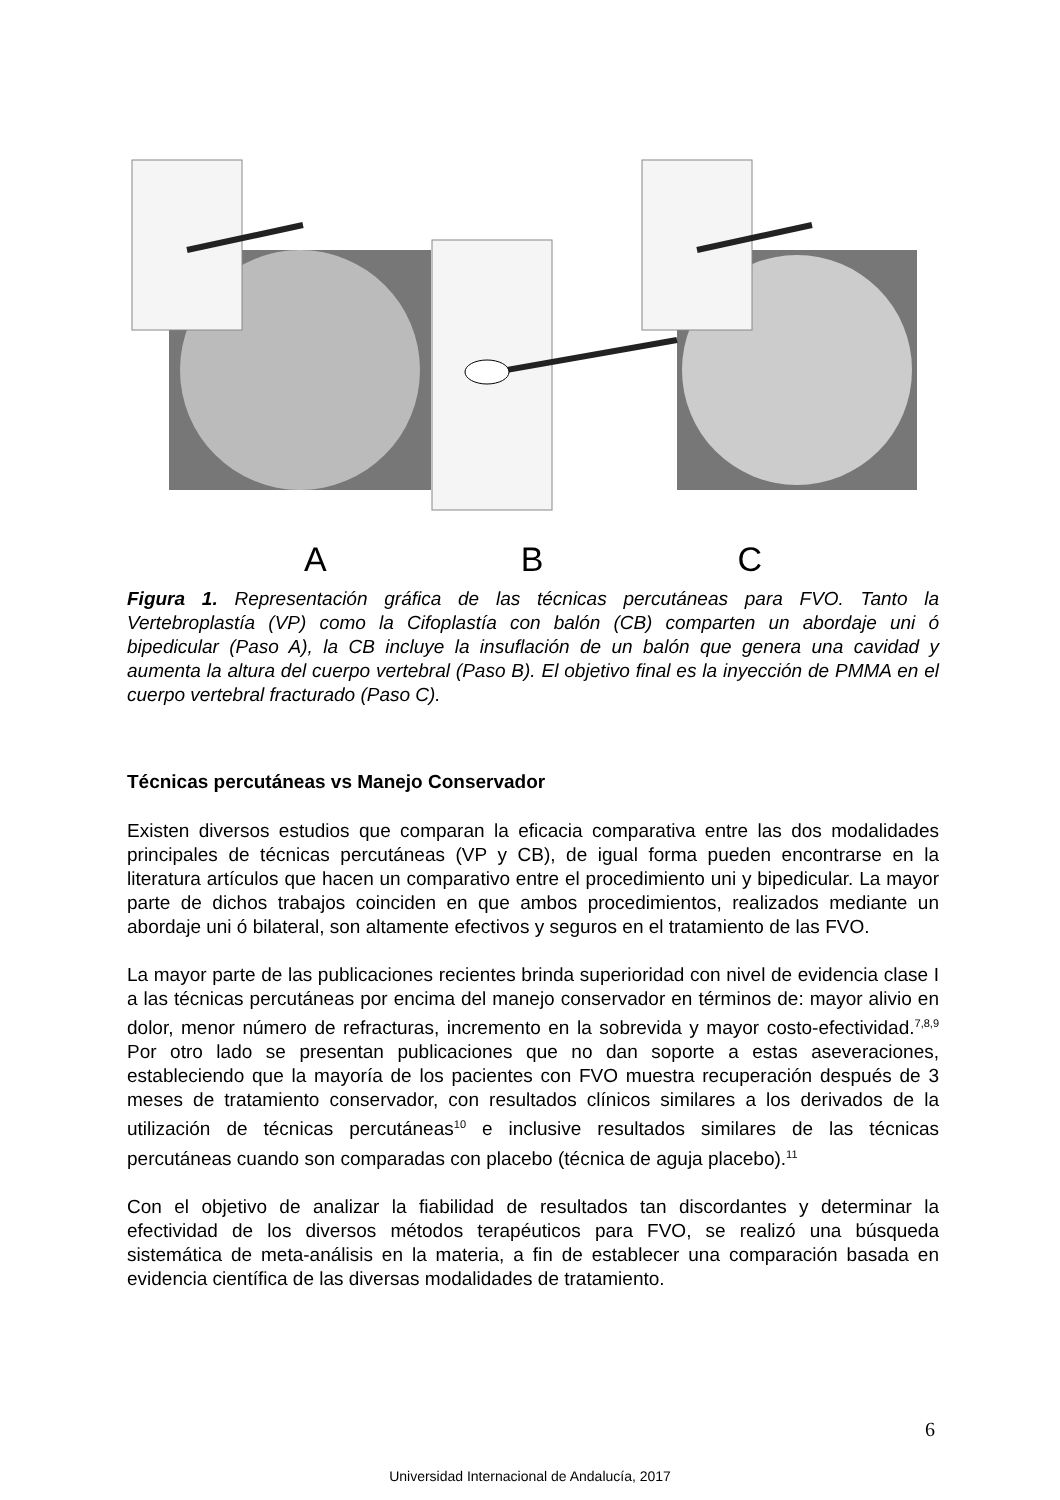A B C
Figura 1. Representación gráfica de las técnicas percutáneas para FVO. Tanto la Vertebroplastía (VP) como la Cifoplastía con balón (CB) comparten un abordaje uni ó bipedicular (Paso A), la CB incluye la insuflación de un balón que genera una cavidad y aumenta la altura del cuerpo vertebral (Paso B). El objetivo final es la inyección de PMMA en el cuerpo vertebral fracturado (Paso C).
Técnicas percutáneas vs Manejo Conservador
Existen diversos estudios que comparan la eficacia comparativa entre las dos modalidades principales de técnicas percutáneas (VP y CB), de igual forma pueden encontrarse en la literatura artículos que hacen un comparativo entre el procedimiento uni y bipedicular. La mayor parte de dichos trabajos coinciden en que ambos procedimientos, realizados mediante un abordaje uni ó bilateral, son altamente efectivos y seguros en el tratamiento de las FVO.
La mayor parte de las publicaciones recientes brinda superioridad con nivel de evidencia clase I a las técnicas percutáneas por encima del manejo conservador en términos de: mayor alivio en dolor, menor número de refracturas, incremento en la sobrevida y mayor costo-efectividad.<sup>7,8,9</sup> Por otro lado se presentan publicaciones que no dan soporte a estas aseveraciones, estableciendo que la mayoría de los pacientes con FVO muestra recuperación después de 3 meses de tratamiento conservador, con resultados clínicos similares a los derivados de la utilización de técnicas percutáneas<sup>10</sup> e inclusive resultados similares de las técnicas percutáneas cuando son comparadas con placebo (técnica de aguja placebo).<sup>11</sup>
Con el objetivo de analizar la fiabilidad de resultados tan discordantes y determinar la efectividad de los diversos métodos terapéuticos para FVO, se realizó una búsqueda sistemática de meta-análisis en la materia, a fin de establecer una comparación basada en evidencia científica de las diversas modalidades de tratamiento.
6
Universidad Internacional de Andalucía, 2017